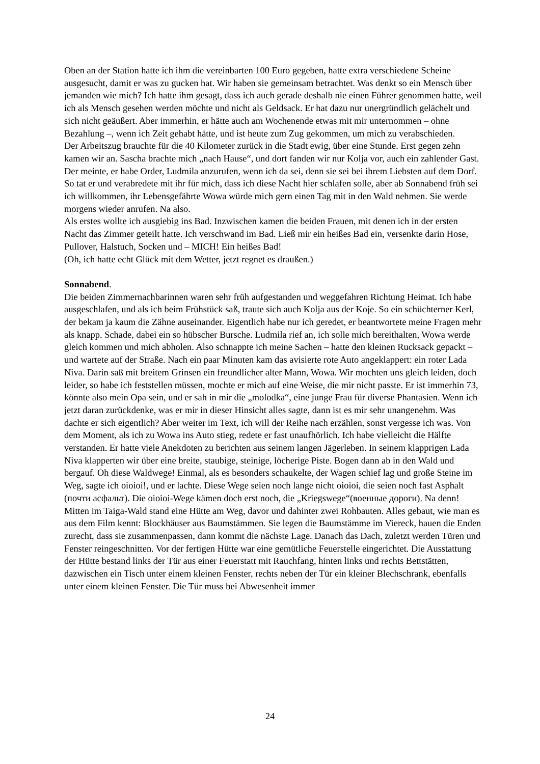Oben an der Station hatte ich ihm die vereinbarten 100 Euro gegeben, hatte extra verschiedene Scheine ausgesucht, damit er was zu gucken hat. Wir haben sie gemeinsam betrachtet. Was denkt so ein Mensch über jemanden wie mich? Ich hatte ihm gesagt, dass ich auch gerade deshalb nie einen Führer genommen hatte, weil ich als Mensch gesehen werden möchte und nicht als Geldsack. Er hat dazu nur unergründlich gelächelt und sich nicht geäußert. Aber immerhin, er hätte auch am Wochenende etwas mit mir unternommen – ohne Bezahlung –, wenn ich Zeit gehabt hätte, und ist heute zum Zug gekommen, um mich zu verabschieden.
Der Arbeitszug brauchte für die 40 Kilometer zurück in die Stadt ewig, über eine Stunde. Erst gegen zehn kamen wir an. Sascha brachte mich „nach Hause“, und dort fanden wir nur Kolja vor, auch ein zahlender Gast. Der meinte, er habe Order, Ludmila anzurufen, wenn ich da sei, denn sie sei bei ihrem Liebsten auf dem Dorf. So tat er und verabredete mit ihr für mich, dass ich diese Nacht hier schlafen solle, aber ab Sonnabend früh sei ich willkommen, ihr Lebensgefährte Wowa würde mich gern einen Tag mit in den Wald nehmen. Sie werde morgens wieder anrufen. Na also.
Als erstes wollte ich ausgiebig ins Bad. Inzwischen kamen die beiden Frauen, mit denen ich in der ersten Nacht das Zimmer geteilt hatte. Ich verschwand im Bad. Ließ mir ein heißes Bad ein, versenkte darin Hose, Pullover, Halstuch, Socken und – MICH! Ein heißes Bad!
(Oh, ich hatte echt Glück mit dem Wetter, jetzt regnet es draußen.)
Sonnabend.
Die beiden Zimmernachbarinnen waren sehr früh aufgestanden und weggefahren Richtung Heimat. Ich habe ausgeschlafen, und als ich beim Frühstück saß, traute sich auch Kolja aus der Koje. So ein schüchterner Kerl, der bekam ja kaum die Zähne auseinander. Eigentlich habe nur ich geredet, er beantwortete meine Fragen mehr als knapp. Schade, dabei ein so hübscher Bursche. Ludmila rief an, ich solle mich bereithalten, Wowa werde gleich kommen und mich abholen. Also schnappte ich meine Sachen – hatte den kleinen Rucksack gepackt – und wartete auf der Straße. Nach ein paar Minuten kam das avisierte rote Auto angeklappert: ein roter Lada Niva. Darin saß mit breitem Grinsen ein freundlicher alter Mann, Wowa. Wir mochten uns gleich leiden, doch leider, so habe ich feststellen müssen, mochte er mich auf eine Weise, die mir nicht passte. Er ist immerhin 73, könnte also mein Opa sein, und er sah in mir die „molodka“, eine junge Frau für diverse Phantasien. Wenn ich jetzt daran zurückdenke, was er mir in dieser Hinsicht alles sagte, dann ist es mir sehr unangenehm. Was dachte er sich eigentlich? Aber weiter im Text, ich will der Reihe nach erzählen, sonst vergesse ich was. Von dem Moment, als ich zu Wowa ins Auto stieg, redete er fast unaufhörlich. Ich habe vielleicht die Hälfte verstanden. Er hatte viele Anekdoten zu berichten aus seinem langen Jägerleben. In seinem klapprigen Lada Niva klapperten wir über eine breite, staubige, steinige, löcherige Piste. Bogen dann ab in den Wald und bergauf. Oh diese Waldwege! Einmal, als es besonders schaukelte, der Wagen schief lag und große Steine im Weg, sagte ich oioioi!, und er lachte. Diese Wege seien noch lange nicht oioioi, die seien noch fast Asphalt (почти асфальт). Die oioioi-Wege kämen doch erst noch, die „Kriegswege“(военные дороги). Na denn!
Mitten im Taiga-Wald stand eine Hütte am Weg, davor und dahinter zwei Rohbauten. Alles gebaut, wie man es aus dem Film kennt: Blockhäuser aus Baumstämmen. Sie legen die Baumstämme im Viereck, hauen die Enden zurecht, dass sie zusammenpassen, dann kommt die nächste Lage. Danach das Dach, zuletzt werden Türen und Fenster reingeschnitten. Vor der fertigen Hütte war eine gemütliche Feuerstelle eingerichtet. Die Ausstattung der Hütte bestand links der Tür aus einer Feuerstatt mit Rauchfang, hinten links und rechts Bettstätten, dazwischen ein Tisch unter einem kleinen Fenster, rechts neben der Tür ein kleiner Blechschrank, ebenfalls unter einem kleinen Fenster. Die Tür muss bei Abwesenheit immer
24